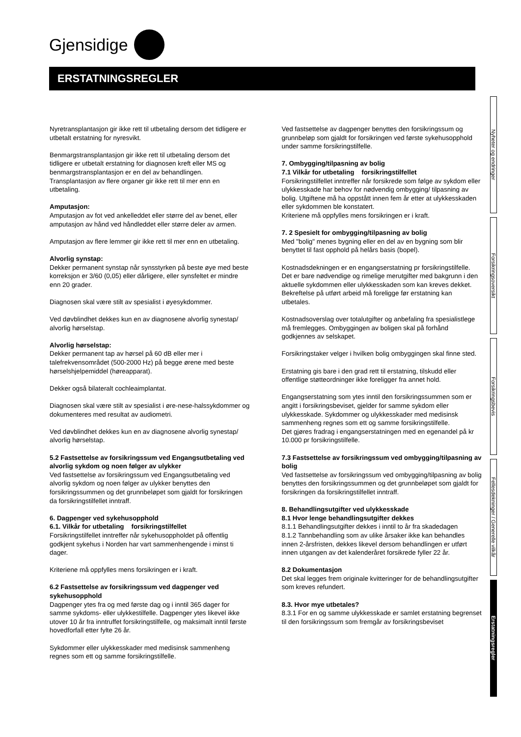Gjensidige
ERSTATNINGSREGLER
Nyheter og endringer
Forsikringsoversikt
Forsikringsbevis
Fellesdekninger / Generelle vilkår
Erstatningsregler
Nyretransplantasjon gir ikke rett til utbetaling dersom det tidligere er utbetalt erstatning for nyresvikt.
Benmargstransplantasjon gir ikke rett til utbetaling dersom det tidligere er utbetalt erstatning for diagnosen kreft eller MS og benmargstransplantasjon er en del av behandlingen. Transplantasjon av flere organer gir ikke rett til mer enn en utbetaling.
Amputasjon:
Amputasjon av fot ved ankelleddet eller større del av benet, eller amputasjon av hånd ved håndleddet eller større deler av armen.
Amputasjon av flere lemmer gir ikke rett til mer enn en utbetaling.
Alvorlig synstap:
Dekker permanent synstap når synsstyrken på beste øye med beste korreksjon er 3/60 (0,05) eller dårligere, eller synsfeltet er mindre enn 20 grader.
Diagnosen skal være stilt av spesialist i øyesykdommer.
Ved døvblindhet dekkes kun en av diagnosene alvorlig synestap/ alvorlig hørselstap.
Alvorlig hørselstap:
Dekker permanent tap av hørsel på 60 dB eller mer i talefrekvensområdet (500-2000 Hz) på begge ørene med beste hørselshjelpemiddel (høreapparat).
Dekker også bilateralt cochleaimplantat.
Diagnosen skal være stilt av spesialist i øre-nese-halssykdommer og dokumenteres med resultat av audiometri.
Ved døvblindhet dekkes kun en av diagnosene alvorlig synestap/ alvorlig hørselstap.
5.2 Fastsettelse av forsikringssum ved Engangsutbetaling ved alvorlig sykdom og noen følger av ulykker
Ved fastsettelse av forsikringssum ved Engangsutbetaling ved alvorlig sykdom og noen følger av ulykker benyttes den forsikringssummen og det grunnbeløpet som gjaldt for forsikringen da forsikringstilfellet inntraff.
6. Dagpenger ved sykehusopphold
6.1. Vilkår for utbetaling forsikringstilfellet
Forsikringstilfellet inntreffer når sykehusoppholdet på offentlig godkjent sykehus i Norden har vart sammenhengende i minst ti dager.
Kriteriene må oppfylles mens forsikringen er i kraft.
6.2 Fastsettelse av forsikringssum ved dagpenger ved sykehusopphold
Dagpenger ytes fra og med første dag og i inntil 365 dager for samme sykdoms- eller ulykkestilfelle. Dagpenger ytes likevel ikke utover 10 år fra inntruffet forsikringstilfelle, og maksimalt inntil første hovedforfall etter fylte 26 år.
Sykdommer eller ulykkesskader med medisinsk sammenheng regnes som ett og samme forsikringstilfelle.
Ved fastsettelse av dagpenger benyttes den forsikringssum og grunnbeløp som gjaldt for forsikringen ved første sykehusopphold under samme forsikringstilfelle.
7. Ombygging/tilpasning av bolig
7.1 Vilkår for utbetaling forsikringstilfellet
Forsikringstilfellet inntreffer når forsikrede som følge av sykdom eller ulykkesskade har behov for nødvendig ombygging/ tilpasning av bolig. Utgiftene må ha oppstått innen fem år etter at ulykkesskaden eller sykdommen ble konstatert.
Kriteriene må oppfylles mens forsikringen er i kraft.
7. 2 Spesielt for ombygging/tilpasning av bolig
Med "bolig" menes bygning eller en del av en bygning som blir benyttet til fast opphold på helårs basis (bopel).
Kostnadsdekningen er en engangserstatning pr forsikringstilfelle. Det er bare nødvendige og rimelige merutgifter med bakgrunn i den aktuelle sykdommen eller ulykkesskaden som kan kreves dekket. Bekreftelse på utført arbeid må foreligge før erstatning kan utbetales.
Kostnadsoverslag over totalutgifter og anbefaling fra spesialistlege må fremlegges. Ombyggingen av boligen skal på forhånd godkjennes av selskapet.
Forsikringstaker velger i hvilken bolig ombyggingen skal finne sted.
Erstatning gis bare i den grad rett til erstatning, tilskudd eller offentlige støtteordninger ikke foreligger fra annet hold.
Engangserstatning som ytes inntil den forsikringssummen som er angitt i forsikringsbeviset, gjelder for samme sykdom eller ulykkesskade. Sykdommer og ulykkesskader med medisinsk sammenheng regnes som ett og samme forsikringstilfelle.
Det gjøres fradrag i engangserstatningen med en egenandel på kr 10.000 pr forsikringstilfelle.
7.3 Fastsettelse av forsikringssum ved ombygging/tilpasning av bolig
Ved fastsettelse av forsikringssum ved ombygging/tilpasning av bolig benyttes den forsikringssummen og det grunnbeløpet som gjaldt for forsikringen da forsikringstilfellet inntraff.
8. Behandlingsutgifter ved ulykkesskade
8.1 Hvor lenge behandlingsutgifter dekkes
8.1.1 Behandlingsutgifter dekkes i inntil to år fra skadedagen
8.1.2 Tannbehandling som av ulike årsaker ikke kan behandles innen 2-årsfristen, dekkes likevel dersom behandlingen er utført innen utgangen av det kalenderåret forsikrede fyller 22 år.
8.2 Dokumentasjon
Det skal legges frem originale kvitteringer for de behandlingsutgifter som kreves refundert.
8.3. Hvor mye utbetales?
8.3.1 For en og samme ulykkesskade er samlet erstatning begrenset til den forsikringssum som fremgår av forsikringsbeviset